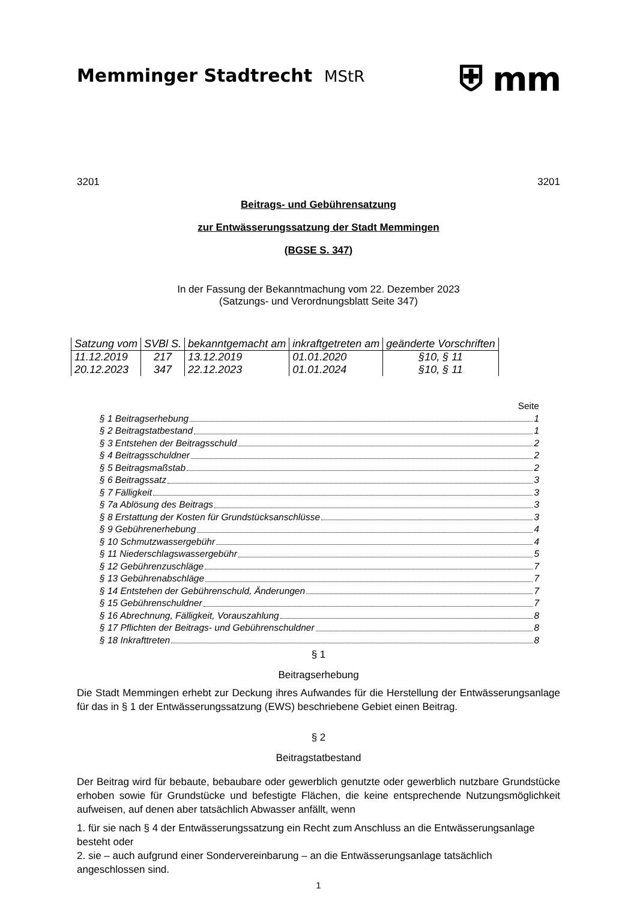Memminger Stadtrecht MStR
⛨ mm
3201 3201
Beitrags- und Gebührensatzung
zur Entwässerungssatzung der Stadt Memmingen
(BGSE S. 347)
In der Fassung der Bekanntmachung vom 22. Dezember 2023
(Satzungs- und Verordnungsblatt Seite 347)
| Satzung vom | SVBl S. | bekanntgemacht am | inkraftgetreten am | geänderte Vorschriften |
| --- | --- | --- | --- | --- |
| 11.12.2019 | 217 | 13.12.2019 | 01.01.2020 | §10, § 11 |
| 20.12.2023 | 347 | 22.12.2023 | 01.01.2024 | §10, § 11 |
Seite
§ 1 Beitragserhebung 1
§ 2 Beitragstatbestand 1
§ 3 Entstehen der Beitragsschuld 2
§ 4 Beitragsschuldner 2
§ 5 Beitragsmaßstab 2
§ 6 Beitragssatz 3
§ 7 Fälligkeit 3
§ 7a Ablösung des Beitrags 3
§ 8 Erstattung der Kosten für Grundstücksanschlüsse 3
§ 9 Gebührenerhebung 4
§ 10 Schmutzwassergebühr 4
§ 11 Niederschlagswassergebühr 5
§ 12 Gebührenzuschläge 7
§ 13 Gebührenabschläge 7
§ 14 Entstehen der Gebührenschuld, Änderungen 7
§ 15 Gebührenschuldner 7
§ 16 Abrechnung, Fälligkeit, Vorauszahlung 8
§ 17 Pflichten der Beitrags- und Gebührenschuldner 8
§ 18 Inkrafttreten 8
§ 1
Beitragserhebung
Die Stadt Memmingen erhebt zur Deckung ihres Aufwandes für die Herstellung der Entwässerungsanlage für das in § 1 der Entwässerungssatzung (EWS) beschriebene Gebiet einen Beitrag.
§ 2
Beitragstatbestand
Der Beitrag wird für bebaute, bebaubare oder gewerblich genutzte oder gewerblich nutzbare Grundstücke erhoben sowie für Grundstücke und befestigte Flächen, die keine entsprechende Nutzungsmöglichkeit aufweisen, auf denen aber tatsächlich Abwasser anfällt, wenn
1. für sie nach § 4 der Entwässerungssatzung ein Recht zum Anschluss an die Entwässerungsanlage besteht oder
2. sie – auch aufgrund einer Sondervereinbarung – an die Entwässerungsanlage tatsächlich angeschlossen sind.
1